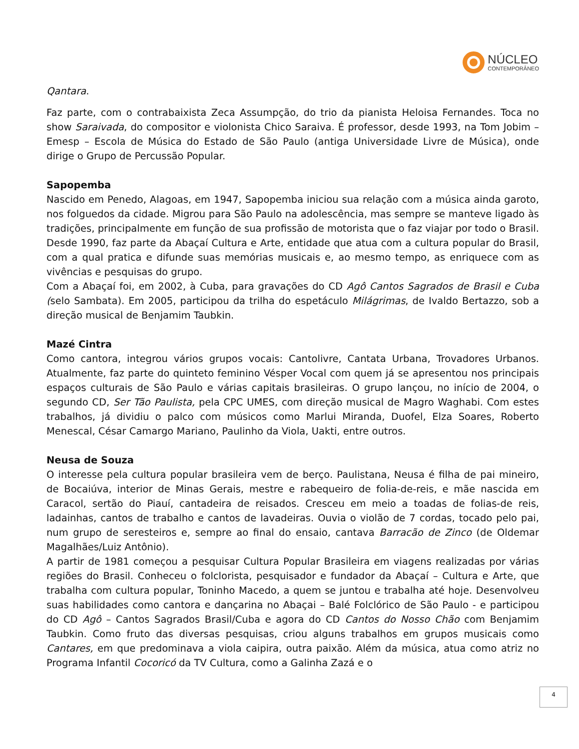NÚCLEO
CONTEMPORÂNEO
Qantara.
Faz parte, com o contrabaixista Zeca Assumpção, do trio da pianista Heloisa Fernandes. Toca no show Saraivada, do compositor e violonista Chico Saraiva. É professor, desde 1993, na Tom Jobim – Emesp – Escola de Música do Estado de São Paulo (antiga Universidade Livre de Música), onde dirige o Grupo de Percussão Popular.
Sapopemba
Nascido em Penedo, Alagoas, em 1947, Sapopemba iniciou sua relação com a música ainda garoto, nos folguedos da cidade. Migrou para São Paulo na adolescência, mas sempre se manteve ligado às tradições, principalmente em função de sua profissão de motorista que o faz viajar por todo o Brasil. Desde 1990, faz parte da Abaçaí Cultura e Arte, entidade que atua com a cultura popular do Brasil, com a qual pratica e difunde suas memórias musicais e, ao mesmo tempo, as enriquece com as vivências e pesquisas do grupo.
Com a Abaçaí foi, em 2002, à Cuba, para gravações do CD Agô Cantos Sagrados de Brasil e Cuba (selo Sambata). Em 2005, participou da trilha do espetáculo Milágrimas, de Ivaldo Bertazzo, sob a direção musical de Benjamim Taubkin.
Mazé Cintra
Como cantora, integrou vários grupos vocais: Cantolivre, Cantata Urbana, Trovadores Urbanos. Atualmente, faz parte do quinteto feminino Vésper Vocal com quem já se apresentou nos principais espaços culturais de São Paulo e várias capitais brasileiras. O grupo lançou, no início de 2004, o segundo CD, Ser Tão Paulista, pela CPC UMES, com direção musical de Magro Waghabi. Com estes trabalhos, já dividiu o palco com músicos como Marlui Miranda, Duofel, Elza Soares, Roberto Menescal, César Camargo Mariano, Paulinho da Viola, Uakti, entre outros.
Neusa de Souza
O interesse pela cultura popular brasileira vem de berço. Paulistana, Neusa é filha de pai mineiro, de Bocaiúva, interior de Minas Gerais, mestre e rabequeiro de folia-de-reis, e mãe nascida em Caracol, sertão do Piauí, cantadeira de reisados. Cresceu em meio a toadas de folias-de reis, ladainhas, cantos de trabalho e cantos de lavadeiras. Ouvia o violão de 7 cordas, tocado pelo pai, num grupo de seresteiros e, sempre ao final do ensaio, cantava Barracão de Zinco (de Oldemar Magalhães/Luiz Antônio).
A partir de 1981 começou a pesquisar Cultura Popular Brasileira em viagens realizadas por várias regiões do Brasil. Conheceu o folclorista, pesquisador e fundador da Abaçaí – Cultura e Arte, que trabalha com cultura popular, Toninho Macedo, a quem se juntou e trabalha até hoje. Desenvolveu suas habilidades como cantora e dançarina no Abaçai – Balé Folclórico de São Paulo - e participou do CD Agô – Cantos Sagrados Brasil/Cuba e agora do CD Cantos do Nosso Chão com Benjamim Taubkin. Como fruto das diversas pesquisas, criou alguns trabalhos em grupos musicais como Cantares, em que predominava a viola caipira, outra paixão. Além da música, atua como atriz no Programa Infantil Cocoricó da TV Cultura, como a Galinha Zazá e o
4